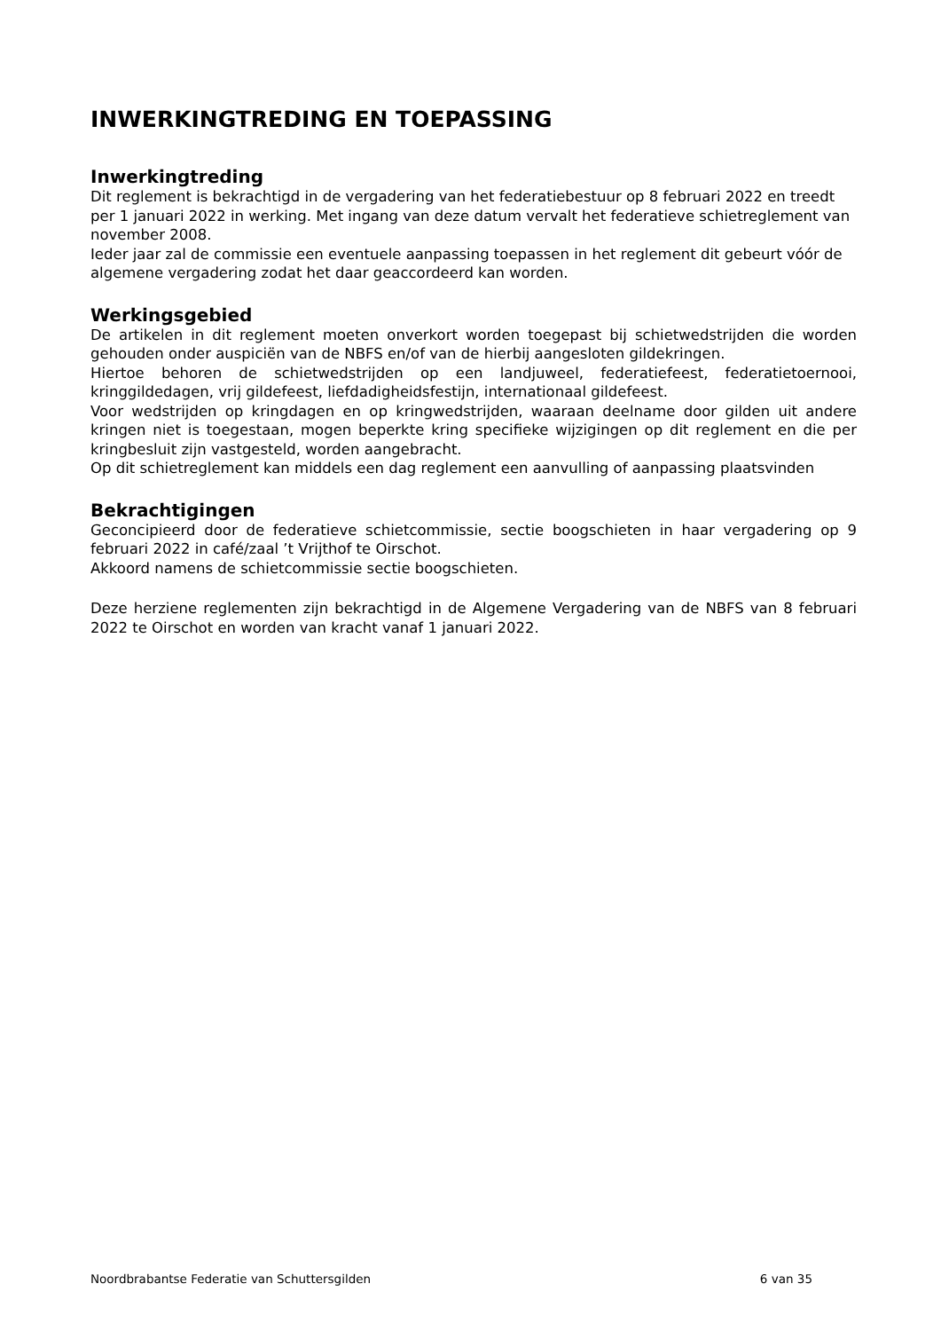INWERKINGTREDING EN TOEPASSING
Inwerkingtreding
Dit reglement is bekrachtigd in de vergadering van het federatiebestuur op 8 februari 2022 en treedt per 1 januari 2022 in werking. Met ingang van deze datum vervalt het federatieve schietreglement van november 2008.
Ieder jaar zal de commissie een eventuele aanpassing toepassen in het reglement dit gebeurt vóór de algemene vergadering zodat het daar geaccordeerd kan worden.
Werkingsgebied
De artikelen in dit reglement moeten onverkort worden toegepast bij schietwedstrijden die worden gehouden onder auspiciën van de NBFS en/of van de hierbij aangesloten gildekringen.
Hiertoe behoren de schietwedstrijden op een landjuweel, federatiefeest, federatietoernooi, kringgildedagen, vrij gildefeest, liefdadigheidsfestijn, internationaal gildefeest.
Voor wedstrijden op kringdagen en op kringwedstrijden, waaraan deelname door gilden uit andere kringen niet is toegestaan, mogen beperkte kring specifieke wijzigingen op dit reglement en die per kringbesluit zijn vastgesteld, worden aangebracht.
Op dit schietreglement kan middels een dag reglement een aanvulling of aanpassing plaatsvinden
Bekrachtigingen
Geconcipieerd door de federatieve schietcommissie, sectie boogschieten in haar vergadering op 9 februari 2022 in café/zaal ’t Vrijthof te Oirschot.
Akkoord namens de schietcommissie sectie boogschieten.
Deze herziene reglementen zijn bekrachtigd in de Algemene Vergadering van de NBFS van 8 februari 2022 te Oirschot en worden van kracht vanaf 1 januari 2022.
Noordbrabantse Federatie van Schuttersgilden 6 van 35